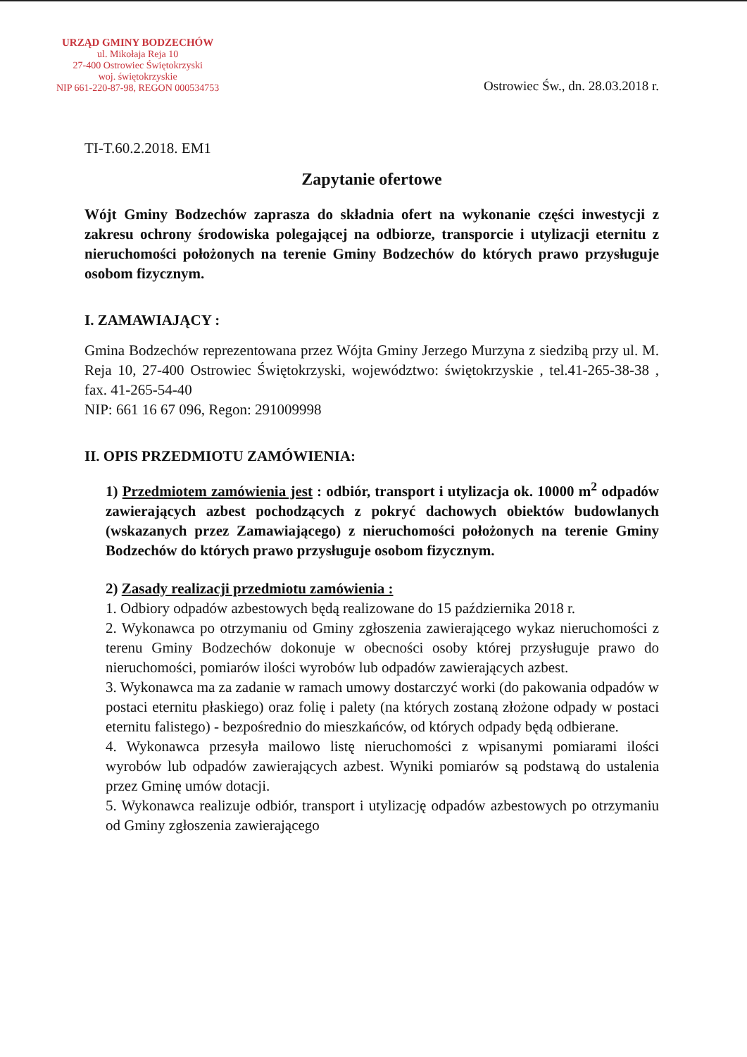URZĄD GMINY BODZECHÓW
ul. Mikołaja Reja 10
27-400 Ostrowiec Świętokrzyski
woj. świętokrzyskie
NIP 661-220-87-98, REGON 000534753
Ostrowiec Św., dn. 28.03.2018 r.
TI-T.60.2.2018. EM1
Zapytanie ofertowe
Wójt Gminy Bodzechów zaprasza do składnia ofert na wykonanie części inwestycji z zakresu ochrony środowiska polegającej na odbiorze, transporcie i utylizacji eternitu z nieruchomości położonych na terenie Gminy Bodzechów do których prawo przysługuje osobom fizycznym.
I. ZAMAWIAJĄCY :
Gmina Bodzechów reprezentowana przez Wójta Gminy Jerzego Murzyna z siedzibą przy ul. M. Reja 10, 27-400 Ostrowiec Świętokrzyski, województwo: świętokrzyskie , tel.41-265-38-38 , fax. 41-265-54-40
NIP: 661 16 67 096, Regon: 291009998
II. OPIS PRZEDMIOTU ZAMÓWIENIA:
1) Przedmiotem zamówienia jest : odbiór, transport i utylizacja ok. 10000 m<sup>2</sup> odpadów zawierających azbest pochodzących z pokryć dachowych obiektów budowlanych (wskazanych przez Zamawiającego) z nieruchomości położonych na terenie Gminy Bodzechów do których prawo przysługuje osobom fizycznym.
2) Zasady realizacji przedmiotu zamówienia :
1. Odbiory odpadów azbestowych będą realizowane do 15 października 2018 r.
2. Wykonawca po otrzymaniu od Gminy zgłoszenia zawierającego wykaz nieruchomości z terenu Gminy Bodzechów dokonuje w obecności osoby której przysługuje prawo do nieruchomości, pomiarów ilości wyrobów lub odpadów zawierających azbest.
3. Wykonawca ma za zadanie w ramach umowy dostarczyć worki (do pakowania odpadów w postaci eternitu płaskiego) oraz folię i palety (na których zostaną złożone odpady w postaci eternitu falistego) - bezpośrednio do mieszkańców, od których odpady będą odbierane.
4. Wykonawca przesyła mailowo listę nieruchomości z wpisanymi pomiarami ilości wyrobów lub odpadów zawierających azbest. Wyniki pomiarów są podstawą do ustalenia przez Gminę umów dotacji.
5. Wykonawca realizuje odbiór, transport i utylizację odpadów azbestowych po otrzymaniu od Gminy zgłoszenia zawierającego